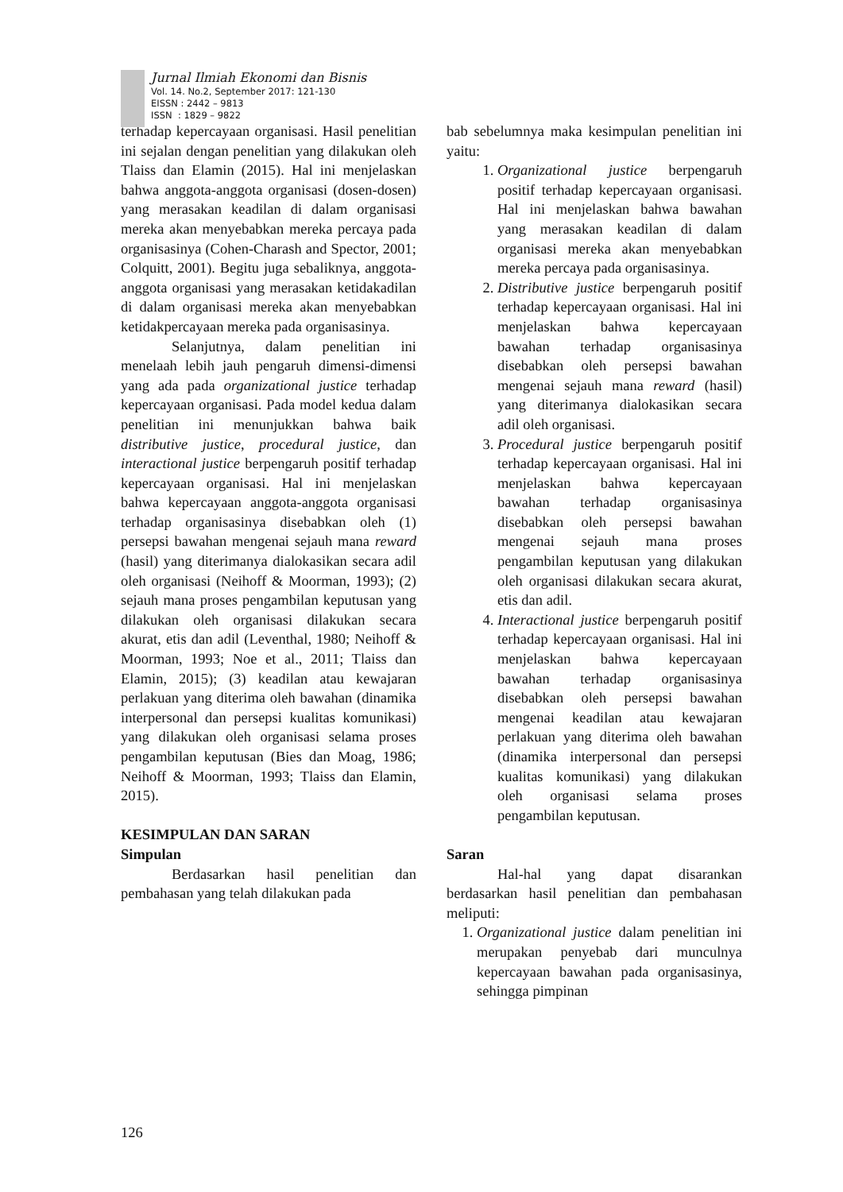Jurnal Ilmiah Ekonomi dan Bisnis
Vol. 14. No.2, September 2017: 121-130
EISSN : 2442 – 9813
ISSN : 1829 – 9822
terhadap kepercayaan organisasi. Hasil penelitian ini sejalan dengan penelitian yang dilakukan oleh Tlaiss dan Elamin (2015). Hal ini menjelaskan bahwa anggota-anggota organisasi (dosen-dosen) yang merasakan keadilan di dalam organisasi mereka akan menyebabkan mereka percaya pada organisasinya (Cohen-Charash and Spector, 2001; Colquitt, 2001). Begitu juga sebaliknya, anggota-anggota organisasi yang merasakan ketidakadilan di dalam organisasi mereka akan menyebabkan ketidakpercayaan mereka pada organisasinya.
Selanjutnya, dalam penelitian ini menelaah lebih jauh pengaruh dimensi-dimensi yang ada pada organizational justice terhadap kepercayaan organisasi. Pada model kedua dalam penelitian ini menunjukkan bahwa baik distributive justice, procedural justice, dan interactional justice berpengaruh positif terhadap kepercayaan organisasi. Hal ini menjelaskan bahwa kepercayaan anggota-anggota organisasi terhadap organisasinya disebabkan oleh (1) persepsi bawahan mengenai sejauh mana reward (hasil) yang diterimanya dialokasikan secara adil oleh organisasi (Neihoff & Moorman, 1993); (2) sejauh mana proses pengambilan keputusan yang dilakukan oleh organisasi dilakukan secara akurat, etis dan adil (Leventhal, 1980; Neihoff & Moorman, 1993; Noe et al., 2011; Tlaiss dan Elamin, 2015); (3) keadilan atau kewajaran perlakuan yang diterima oleh bawahan (dinamika interpersonal dan persepsi kualitas komunikasi) yang dilakukan oleh organisasi selama proses pengambilan keputusan (Bies dan Moag, 1986; Neihoff & Moorman, 1993; Tlaiss dan Elamin, 2015).
KESIMPULAN DAN SARAN
Simpulan
Berdasarkan hasil penelitian dan pembahasan yang telah dilakukan pada
bab sebelumnya maka kesimpulan penelitian ini yaitu:
1. Organizational justice berpengaruh positif terhadap kepercayaan organisasi. Hal ini menjelaskan bahwa bawahan yang merasakan keadilan di dalam organisasi mereka akan menyebabkan mereka percaya pada organisasinya.
2. Distributive justice berpengaruh positif terhadap kepercayaan organisasi. Hal ini menjelaskan bahwa kepercayaan bawahan terhadap organisasinya disebabkan oleh persepsi bawahan mengenai sejauh mana reward (hasil) yang diterimanya dialokasikan secara adil oleh organisasi.
3. Procedural justice berpengaruh positif terhadap kepercayaan organisasi. Hal ini menjelaskan bahwa kepercayaan bawahan terhadap organisasinya disebabkan oleh persepsi bawahan mengenai sejauh mana proses pengambilan keputusan yang dilakukan oleh organisasi dilakukan secara akurat, etis dan adil.
4. Interactional justice berpengaruh positif terhadap kepercayaan organisasi. Hal ini menjelaskan bahwa kepercayaan bawahan terhadap organisasinya disebabkan oleh persepsi bawahan mengenai keadilan atau kewajaran perlakuan yang diterima oleh bawahan (dinamika interpersonal dan persepsi kualitas komunikasi) yang dilakukan oleh organisasi selama proses pengambilan keputusan.
Saran
Hal-hal yang dapat disarankan berdasarkan hasil penelitian dan pembahasan meliputi:
1. Organizational justice dalam penelitian ini merupakan penyebab dari munculnya kepercayaan bawahan pada organisasinya, sehingga pimpinan
126